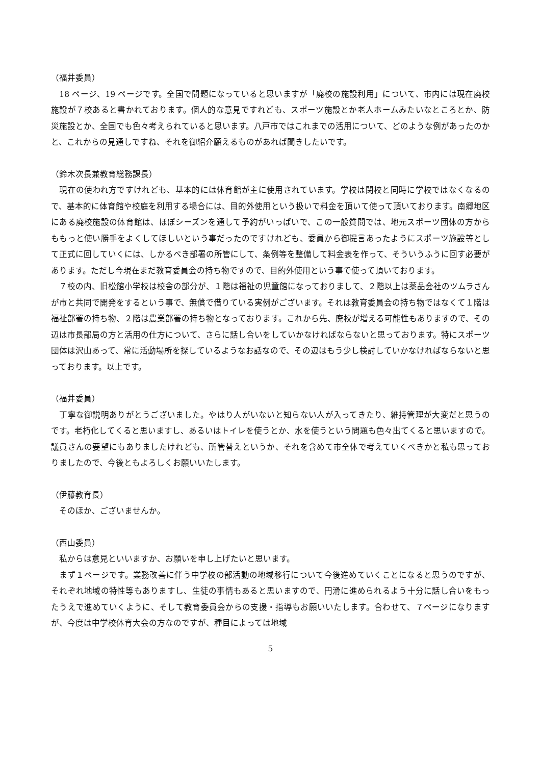（福井委員）
　18 ページ、19 ページです。全国で問題になっていると思いますが「廃校の施設利用」について、市内には現在廃校施設が７校あると書かれております。個人的な意見ですれども、スポーツ施設とか老人ホームみたいなところとか、防災施設とか、全国でも色々考えられていると思います。八戸市ではこれまでの活用について、どのような例があったのかと、これからの見通しですね、それを御紹介願えるものがあれば聞きしたいです。
（鈴木次長兼教育総務課長）
　現在の使われ方ですけれども、基本的には体育館が主に使用されています。学校は閉校と同時に学校ではなくなるので、基本的に体育館や校庭を利用する場合には、目的外使用という扱いで料金を頂いて使って頂いております。南郷地区にある廃校施設の体育館は、ほぼシーズンを通して予約がいっぱいで、この一般質問では、地元スポーツ団体の方からももっと使い勝手をよくしてほしいという事だったのですけれども、委員から御提言あったようにスポーツ施設等として正式に回していくには、しかるべき部署の所管にして、条例等を整備して料金表を作って、そういうふうに回す必要があります。ただし今現在まだ教育委員会の持ち物ですので、目的外使用という事で使って頂いております。
　７校の内、旧松館小学校は校舎の部分が、１階は福祉の児童館になっておりまして、２階以上は薬品会社のツムラさんが市と共同で開発をするという事で、無償で借りている実例がございます。それは教育委員会の持ち物ではなくて１階は福祉部署の持ち物、２階は農業部署の持ち物となっております。これから先、廃校が増える可能性もありますので、その辺は市長部局の方と活用の仕方について、さらに話し合いをしていかなければならないと思っております。特にスポーツ団体は沢山あって、常に活動場所を探しているようなお話なので、その辺はもう少し検討していかなければならないと思っております。以上です。
（福井委員）
　丁寧な御説明ありがとうございました。やはり人がいないと知らない人が入ってきたり、維持管理が大変だと思うのです。老朽化してくると思いますし、あるいはトイレを使うとか、水を使うという問題も色々出てくると思いますので。議員さんの要望にもありましたけれども、所管替えというか、それを含めて市全体で考えていくべきかと私も思っておりましたので、今後ともよろしくお願いいたします。
（伊藤教育長）
　そのほか、ございませんか。
（西山委員）
　私からは意見といいますか、お願いを申し上げたいと思います。
　まず１ページです。業務改善に伴う中学校の部活動の地域移行について今後進めていくことになると思うのですが、それぞれ地域の特性等もありますし、生徒の事情もあると思いますので、円滑に進められるよう十分に話し合いをもったうえで進めていくように、そして教育委員会からの支援・指導もお願いいたします。合わせて、７ページになりますが、今度は中学校体育大会の方なのですが、種目によっては地域
5